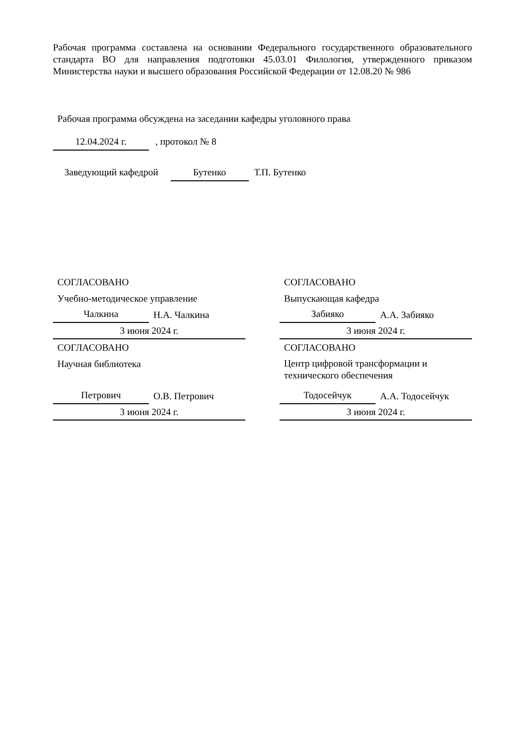Рабочая программа составлена на основании Федерального государственного образовательного стандарта ВО для направления подготовки 45.03.01 Филология, утвержденного приказом Министерства науки и высшего образования Российской Федерации от 12.08.20 № 986
Рабочая программа обсуждена на заседании кафедры уголовного права
12.04.2024 г. , протокол № 8
Заведующий кафедрой Бутенко Т.П. Бутенко
СОГЛАСОВАНО
Учебно-методическое управление
Чалкина Н.А. Чалкина
3 июня 2024 г.
СОГЛАСОВАНО
Научная библиотека
Петрович О.В. Петрович
3 июня 2024 г.
СОГЛАСОВАНО
Выпускающая кафедра
Забияко А.А. Забияко
3 июня 2024 г.
СОГЛАСОВАНО
Центр цифровой трансформации и технического обеспечения
Тодосейчук А.А. Тодосейчук
3 июня 2024 г.